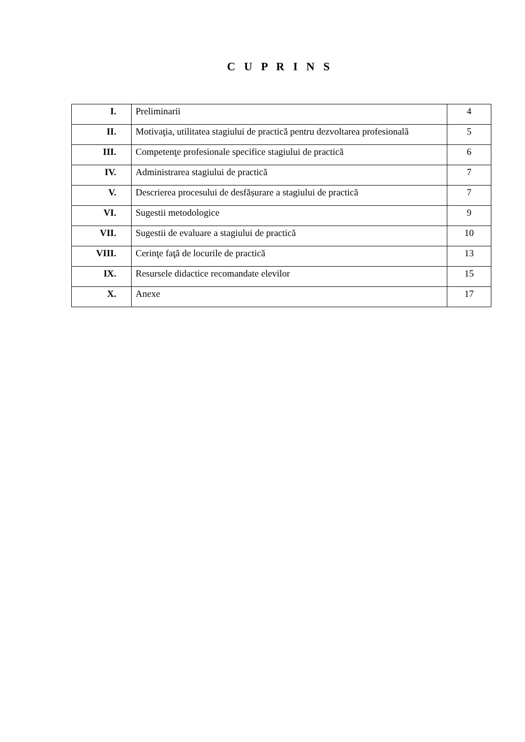C U P R I N S
| I. | Preliminarii | 4 |
| II. | Motivaţia, utilitatea stagiului de practică pentru dezvoltarea profesională | 5 |
| III. | Competenţe profesionale specifice stagiului de practică | 6 |
| IV. | Administrarea stagiului de practică | 7 |
| V. | Descrierea procesului de desfășurare a stagiului de practică | 7 |
| VI. | Sugestii metodologice | 9 |
| VII. | Sugestii de evaluare a stagiului de practică | 10 |
| VIII. | Cerinţe faţă de locurile de practică | 13 |
| IX. | Resursele didactice recomandate elevilor | 15 |
| X. | Anexe | 17 |